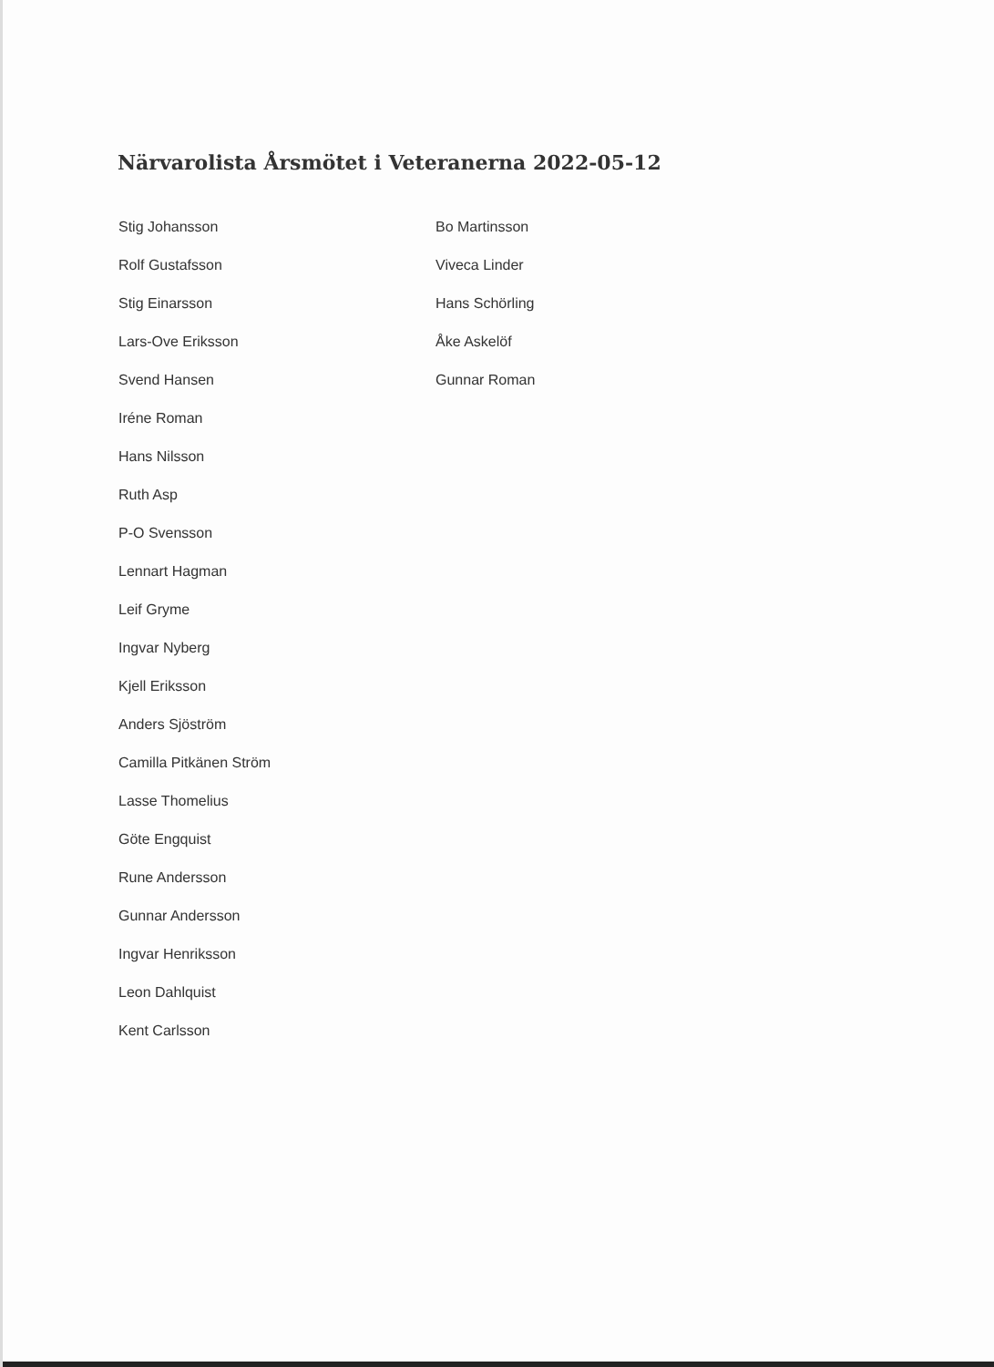Närvarolista Årsmötet i Veteranerna 2022-05-12
Stig Johansson
Rolf Gustafsson
Stig Einarsson
Lars-Ove Eriksson
Svend Hansen
Iréne Roman
Hans Nilsson
Ruth Asp
P-O Svensson
Lennart Hagman
Leif Gryme
Ingvar Nyberg
Kjell Eriksson
Anders Sjöström
Camilla Pitkänen Ström
Lasse Thomelius
Göte Engquist
Rune Andersson
Gunnar Andersson
Ingvar Henriksson
Leon Dahlquist
Kent Carlsson
Bo Martinsson
Viveca Linder
Hans Schörling
Åke Askelöf
Gunnar Roman